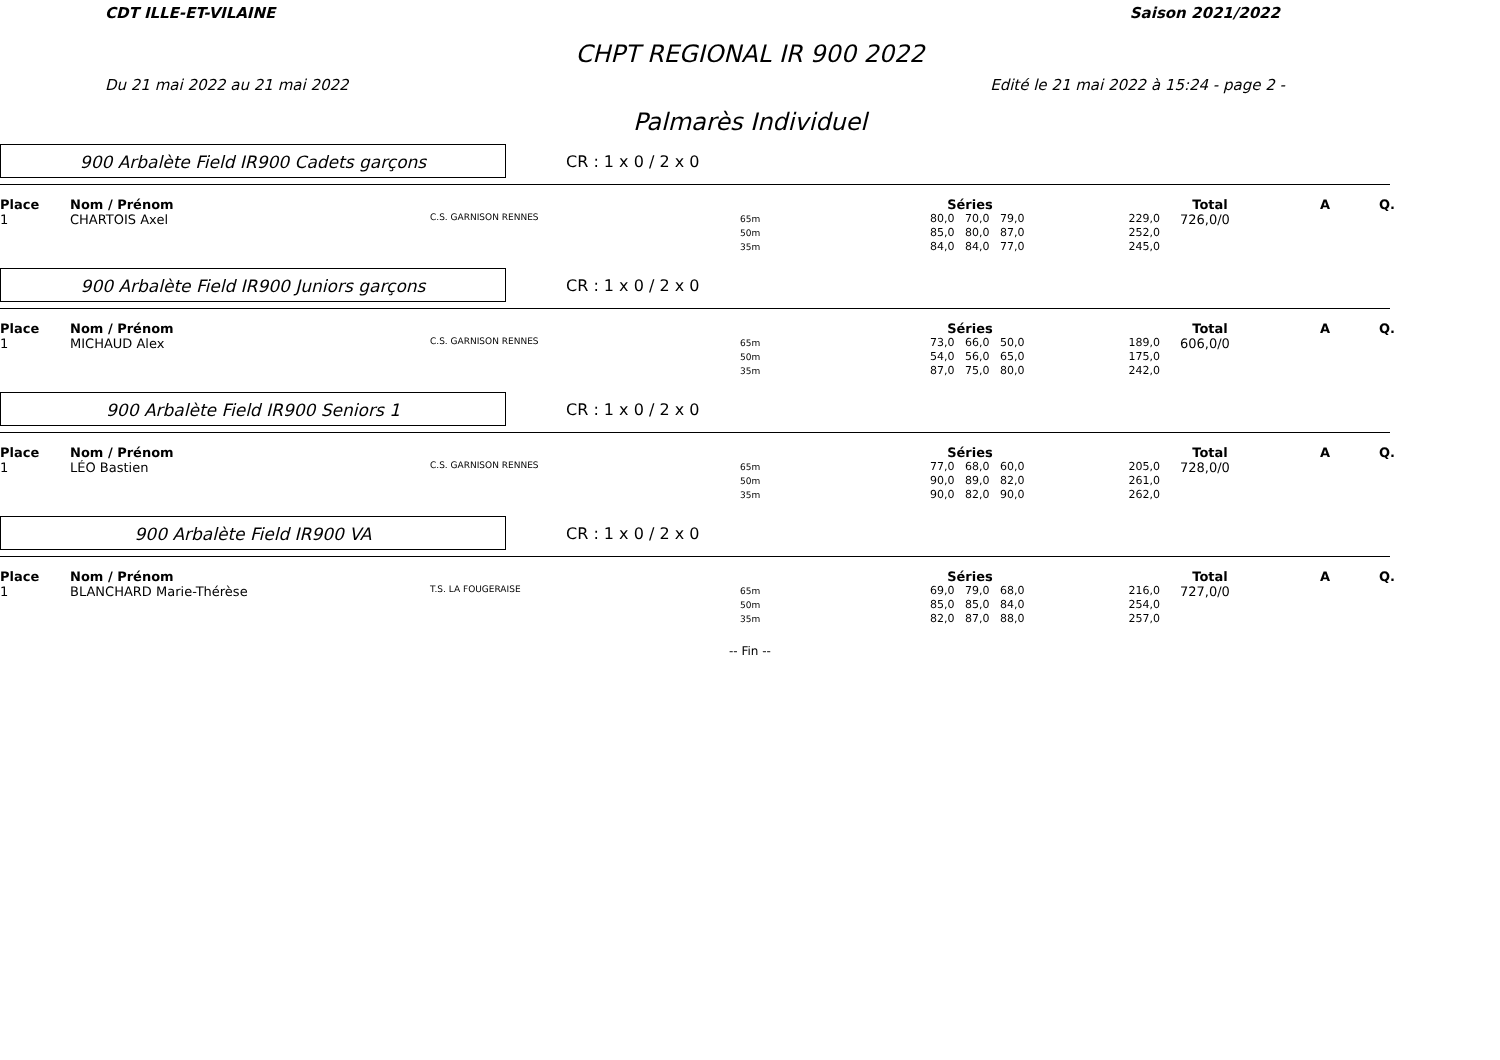CDT ILLE-ET-VILAINE Saison 2021/2022
CHPT REGIONAL IR 900 2022
Du 21 mai 2022 au 21 mai 2022 Edité le 21 mai 2022 à 15:24 - page 2 -
Palmarès Individuel
900 Arbalète Field IR900 Cadets garçons
CR : 1 x 0 / 2 x 0
| Place | Nom / Prénom | | | Séries | | Total | A | Q. |
| --- | --- | --- | --- | --- | --- | --- | --- | --- |
| 1 | CHARTOIS Axel | C.S. GARNISON RENNES | 65m 50m 35m | 80,0 70,0 79,0 85,0 80,0 87,0 84,0 84,0 77,0 | 229,0 252,0 245,0 | 726,0/0 | | |
900 Arbalète Field IR900 Juniors garçons
CR : 1 x 0 / 2 x 0
| Place | Nom / Prénom | | | Séries | | Total | A | Q. |
| --- | --- | --- | --- | --- | --- | --- | --- | --- |
| 1 | MICHAUD Alex | C.S. GARNISON RENNES | 65m 50m 35m | 73,0 66,0 50,0 54,0 56,0 65,0 87,0 75,0 80,0 | 189,0 175,0 242,0 | 606,0/0 | | |
900 Arbalète Field IR900 Seniors 1
CR : 1 x 0 / 2 x 0
| Place | Nom / Prénom | | | Séries | | Total | A | Q. |
| --- | --- | --- | --- | --- | --- | --- | --- | --- |
| 1 | LÉO Bastien | C.S. GARNISON RENNES | 65m 50m 35m | 77,0 68,0 60,0 90,0 89,0 82,0 90,0 82,0 90,0 | 205,0 261,0 262,0 | 728,0/0 | | |
900 Arbalète Field IR900 VA
CR : 1 x 0 / 2 x 0
| Place | Nom / Prénom | | | Séries | | Total | A | Q. |
| --- | --- | --- | --- | --- | --- | --- | --- | --- |
| 1 | BLANCHARD Marie-Thérèse | T.S. LA FOUGERAISE | 65m 50m 35m | 69,0 79,0 68,0 85,0 85,0 84,0 82,0 87,0 88,0 | 216,0 254,0 257,0 | 727,0/0 | | |
-- Fin --